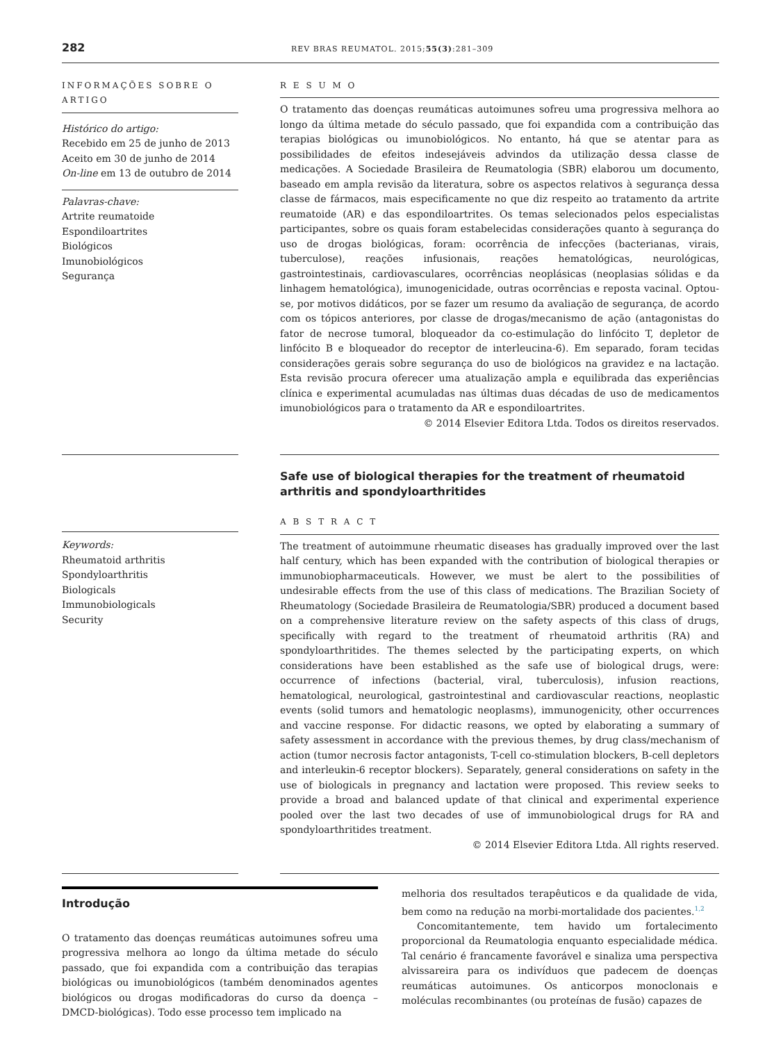282 REV BRAS REUMATOL. 2015;55(3):281–309
INFORMAÇÕES SOBRE O ARTIGO
Histórico do artigo:
Recebido em 25 de junho de 2013
Aceito em 30 de junho de 2014
On-line em 13 de outubro de 2014
Palavras-chave:
Artrite reumatoide
Espondiloartrites
Biológicos
Imunobiológicos
Segurança
R E S U M O
O tratamento das doenças reumáticas autoimunes sofreu uma progressiva melhora ao longo da última metade do século passado, que foi expandida com a contribuição das terapias biológicas ou imunobiológicos. No entanto, há que se atentar para as possibilidades de efeitos indesejáveis advindos da utilização dessa classe de medicações. A Sociedade Brasileira de Reumatologia (SBR) elaborou um documento, baseado em ampla revisão da literatura, sobre os aspectos relativos à segurança dessa classe de fármacos, mais especificamente no que diz respeito ao tratamento da artrite reumatoide (AR) e das espondiloartrites. Os temas selecionados pelos especialistas participantes, sobre os quais foram estabelecidas considerações quanto à segurança do uso de drogas biológicas, foram: ocorrência de infecções (bacterianas, virais, tuberculose), reações infusionais, reações hematológicas, neurológicas, gastrointestinais, cardiovasculares, ocorrências neoplásicas (neoplasias sólidas e da linhagem hematológica), imunogenicidade, outras ocorrências e reposta vacinal. Optou-se, por motivos didáticos, por se fazer um resumo da avaliação de segurança, de acordo com os tópicos anteriores, por classe de drogas/mecanismo de ação (antagonistas do fator de necrose tumoral, bloqueador da co-estimulação do linfócito T, depletor de linfócito B e bloqueador do receptor de interleucina-6). Em separado, foram tecidas considerações gerais sobre segurança do uso de biológicos na gravidez e na lactação. Esta revisão procura oferecer uma atualização ampla e equilibrada das experiências clínica e experimental acumuladas nas últimas duas décadas de uso de medicamentos imunobiológicos para o tratamento da AR e espondiloartrites.
© 2014 Elsevier Editora Ltda. Todos os direitos reservados.
Keywords:
Rheumatoid arthritis
Spondyloarthritis
Biologicals
Immunobiologicals
Security
Safe use of biological therapies for the treatment of rheumatoid arthritis and spondyloarthritides
A B S T R A C T
The treatment of autoimmune rheumatic diseases has gradually improved over the last half century, which has been expanded with the contribution of biological therapies or immunobiopharmaceuticals. However, we must be alert to the possibilities of undesirable effects from the use of this class of medications. The Brazilian Society of Rheumatology (Sociedade Brasileira de Reumatologia/SBR) produced a document based on a comprehensive literature review on the safety aspects of this class of drugs, specifically with regard to the treatment of rheumatoid arthritis (RA) and spondyloarthritides. The themes selected by the participating experts, on which considerations have been established as the safe use of biological drugs, were: occurrence of infections (bacterial, viral, tuberculosis), infusion reactions, hematological, neurological, gastrointestinal and cardiovascular reactions, neoplastic events (solid tumors and hematologic neoplasms), immunogenicity, other occurrences and vaccine response. For didactic reasons, we opted by elaborating a summary of safety assessment in accordance with the previous themes, by drug class/mechanism of action (tumor necrosis factor antagonists, T-cell co-stimulation blockers, B-cell depletors and interleukin-6 receptor blockers). Separately, general considerations on safety in the use of biologicals in pregnancy and lactation were proposed. This review seeks to provide a broad and balanced update of that clinical and experimental experience pooled over the last two decades of use of immunobiological drugs for RA and spondyloarthritides treatment.
© 2014 Elsevier Editora Ltda. All rights reserved.
Introdução
O tratamento das doenças reumáticas autoimunes sofreu uma progressiva melhora ao longo da última metade do século passado, que foi expandida com a contribuição das terapias biológicas ou imunobiológicos (também denominados agentes biológicos ou drogas modificadoras do curso da doença – DMCD-biológicas). Todo esse processo tem implicado na
melhoria dos resultados terapêuticos e da qualidade de vida, bem como na redução na morbi-mortalidade dos pacientes.<sup>1,2</sup>
Concomitantemente, tem havido um fortalecimento proporcional da Reumatologia enquanto especialidade médica. Tal cenário é francamente favorável e sinaliza uma perspectiva alvissareira para os indivíduos que padecem de doenças reumáticas autoimunes. Os anticorpos monoclonais e moléculas recombinantes (ou proteínas de fusão) capazes de